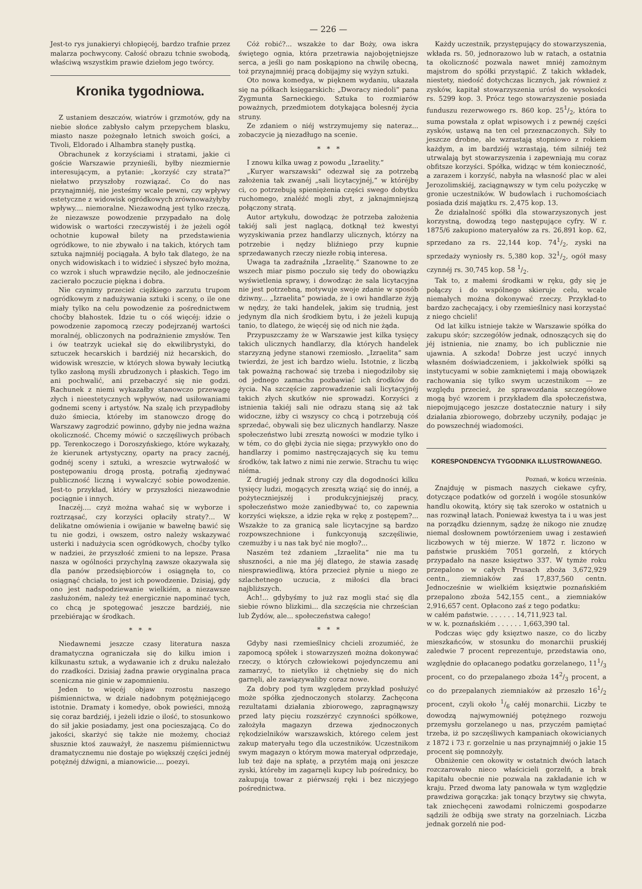— 226 —
Jest-to rys junakieryi chłopięcéj, bardzo trafnie przez malarza pochwycony. Całość obrazu tchnie swobodą, właściwą wszystkim prawie dziełom jego twórcy.
Kronika tygodniowa.
Z ustaniem deszczów, wiatrów i grzmotów, gdy na niebie słońce zabłysło całym przepychem blasku, miasto nasze pożegnało letnich swoich gości, a Tivoli, Eldorado i Alhambra stanęły pustką.
Obrachunek z korzyściami i stratami, jakie ci goście Warszawie przynieśli, byłby niezmiernie interesującym, a pytanie: „korzyść czy strata?“ niełatwo przyszłoby rozwiązać. Co do nas przynajmniéj, nie jesteśmy wcale pewni, czy wpływy estetyczne z widowisk ogródkowych zrównoważyłyby wpływy.... niemoralne. Niezawodną jest tylko rzeczą, że niezawsze powodzenie przypadało na dolę widowisk o wartości rzeczywistéj i że jeżeli ogół ochotnie kupował bilety na przedstawienia ogródkowe, to nie zbywało i na takich, których tam sztuka najmniéj pociągała. A było tak dlatego, że na onych widowiskach i to widzieć i słyszeć było można, co wzrok i słuch wprawdzie nęciło, ale jednocześnie zacierało poczucie piękna i dobra.
Nie czynimy przecież ciężkiego zarzutu trupom ogródkowym z nadużywania sztuki i sceny, o ile one miały tylko na celu powodzenie za pośrednictwem choćby błahostek. Idzie tu o cóś więcéj: idzie o powodzenie zapomocą rzeczy podejrzanéj wartości moralnéj, obliczonych na podrażnienie zmysłów. Ten i ów teatrzyk uciekał się do ekwilibrystyki, do sztuczek hecarskich i bardziéj niż hecarskich, do widowisk wreszcie, w których słowa bywały leciutką tylko zasłoną myśli zbrudzonych i płaskich. Tego im ani pochwalić, ani przebaczyć się nie godzi. Rachunek z niemi wykazałby stanowczo przewagę złych i nieestetycznych wpływów, nad usiłowaniami godnemi sceny i artystów. Na szalę ich przypadłoby dużo śmiecia, któreby im stanowczo drogę do Warszawy zagrodzić powinno, gdyby nie jedna ważna okoliczność. Chcemy mówić o szczęśliwych próbach pp. Terenkoczego i Doroszyńskiego, które wykazały, że kierunek artystyczny, oparty na pracy zacnéj, godnéj sceny i sztuki, a wreszcie wytrwałość w postępowaniu drogą prostą, potrafią zjednywać publiczność liczną i wywalczyć sobie powodzenie. Jest-to przykład, który w przyszłości niezawodnie pociągnie i innych.
Inaczéj.... czyż można wahać się w wyborze i roztrząsać, czy korzyści opłaciły straty?... W delikatne omówienia i owijanie w bawełnę bawić się tu nie godzi, i owszem, ostro należy wskazywać usterki i nadużycia scen ogródkowych, choćby tylko w nadziei, że przyszłość zmieni to na lepsze. Prasa nasza w ogólności przychylną zawsze okazywała się dla panów przedsiębiorców i osiągnęła to, co osiągnąć chciała, to jest ich powodzenie. Dzisiaj, gdy ono jest nadspodziewanie wielkiém, a niezawsze zasłużoném, należy też energicznie napominać tych, co chcą je spotęgować jeszcze bardziéj, nie przebiérając w środkach.
* * *
Niedawnemi jeszcze czasy literatura nasza dramatyczna ograniczała się do kilku imion i kilkunastu sztuk, a wydawanie ich z druku należało do rzadkości. Dzisiaj żadna prawie oryginalna praca sceniczna nie ginie w zapomnieniu.
Jeden to więcéj objaw rozrostu naszego piśmiennictwa, w dziale nadobnym potężniejącego istotnie. Dramaty i komedye, obok powieści, mnożą się coraz bardziéj, i jeżeli idzie o ilość, to stosunkowo do sił jakie posiadamy, jest ona pocieszającą. Co do jakości, skarżyć się także nie możemy, chociaż słusznie ktoś zauważył, że naszemu piśmiennictwu dramatycznemu nie dostaje po większéj części jednéj potężnéj dźwigni, a mianowicie.... poezyi.
Cóż robić?... wszakże to dar Boży, owa iskra świętego ognia, która przetrawia najobojętniejsze serca, a jeśli go nam poskąpiono na chwilę obecną, toż przynajmniéj pracą dobijajmy się wyżyn sztuki.
Oto nowa komedya, w pięknem wydaniu, ukazała się na półkach księgarskich: „Dworacy niedoli“ pana Zygmunta Sarneckiego. Sztuka to rozmiarów poważnych, przedmiotem dotykająca bolesnéj życia struny.
Ze zdaniem o niéj wstrzymujemy się nateraz... zobaczycie ją niezadługo na scenie.
* * *
I znowu kilka uwag z powodu „Izraelity.“
„Kuryer warszawski“ odezwał się za potrzebą założenia tak zwanéj „sali licytacyjnéj,“ w któréjby ci, co potrzebują spieniężenia części swego dobytku ruchomego, znaléźć mogli zbyt, z jaknajmniejszą połączony stratą.
Autor artykułu, dowodząc że potrzeba założenia takiéj sali jest naglącą, dotknął też kwestyi wyzyskiwania przez handlarzy ulicznych, którzy na potrzebie i nędzy bliźniego przy kupnie sprzedawanych rzeczy niezłe robią interesa.
Uwaga ta zadraźniła „Izraelitę.“ Szanowne to ze wszech miar pismo poczuło się tedy do obowiązku wyświetlenia sprawy, i dowodząc że sala licytacyjna nie jest potrzebną, motywuje swoje zdanie w sposób dziwny... „Izraelita“ powiada, że i owi handlarze żyją w nędzy, że taki handelek, jakim się trudnią, jest jedynym dla nich środkiem bytu, i że jeżeli kupują tanio, to dlatego, że więcéj się od nich nie żąda.
Przypuszczamy że w Warszawie jest kilka tysięcy takich ulicznych handlarzy, dla których handelek starzyzną jedyne stanowi rzemiosło. „Izraelita“ sam twierdzi, że jest ich bardzo wielu. Istotnie, z liczbą tak poważną rachować się trzeba i niegodziłoby się od jednego zamachu pozbawiać ich środków do życia. Na szczęście zaprowadzenie sali licytacyjnéj takich złych skutków nie sprowadzi. Korzyści z istnienia takiéj sali nie odrazu staną się aż tak widoczne, iżby ci wszyscy co chcą i potrzebują cóś sprzedać, obywali się bez ulicznych handlarzy. Nasze społeczeństwo lubi zresztą nowości w modzie tylko i w tém, co do głębi życia nie sięga; przywykło ono do handlarzy i pomimo nastręczających się ku temu środków, tak łatwo z nimi nie zerwie. Strachu tu więc niéma.
Z drugiéj jednak strony czy dla dogodności kilku tysięcy ludzi, mogących zresztą wziąć się do innéj, a pożyteczniejszéj i produkcyjniejszéj pracy, społeczeństwo może zaniedbywać to, co zapewnia korzyści większe, a idzie ręka w rękę z postępem?... Wszakże to za granicą sale licytacyjne są bardzo rozpowszechnione i funkcyonują szczęśliwie, czemużby i u nas tak być nie mogło?...
Naszém też zdaniem „Izraelita“ nie ma tu słuszności, a nie ma jéj dlatego, że stawia zasadę niesprawiedliwą, która przecież płynie u niego ze szlachetnego uczucia, z miłości dla braci najbliższych.
Ach!... gdybyśmy to już raz mogli stać się dla siebie równo blizkimi... dla szczęścia nie chrześcian lub Żydów, ale... społeczeństwa całego!
* * *
Gdyby nasi rzemieślnicy chcieli zrozumiéć, że zapomocą spółek i stowarzyszeń można dokonywać rzeczy, o których człowiekowi pojedynczemu ani zamarzyć, to nietylko iż chętnieby się do nich garnęli, ale zawiązywaliby coraz nowe.
Za dobry pod tym względem przykład posłużyć może spółka zjednoczonych stolarzy. Zachęcona rezultatami działania zbiorowego, zapragnąwszy przed laty pięciu rozszérzyć czynności spółkowe, założyła magazyn drzewa zjednoczonych rękodzielników warszawskich, którego celem jest zakup materyału tego dla uczestników. Uczestnikom swym magazyn o którym mowa materyał odprzedaje, lub też daje na spłatę, a przytém mają oni jeszcze zyski, któreby im zagarnęli kupcy lub pośrednicy, bo zakupują towar z piérwszéj ręki i bez niczyjego pośrednictwa.
Każdy uczestnik, przystępujący do stowarzyszenia, wkłada rs. 50, jednorazowo lub w ratach, a ostatnia ta okoliczność pozwala nawet mniéj zamożnym majstrom do spółki przystąpić. Z takich wkładek, niestety, niedość dotychczas licznych, jak również z zysków, kapitał stowarzyszenia urósł do wysokości rs. 5299 kop. 3. Prócz tego stowarzyszenie posiada funduszu rezerwowego rs. 860 kop. 251/2, która to suma powstała z opłat wpisowych i z pewnéj części zysków, ustawą na ten cel przeznaczonych. Siły to jeszcze drobne, ale wzrastają stopniowo z rokiem każdym, a im bardziéj wzrastają, tém silniéj też utrwalają byt stowarzyszenia i zapewniają mu coraz obfitsze korzyści. Spółka, widząc w tém konieczność, a zarazem i korzyść, nabyła na własność plac w alei Jerozolimskiéj, zaciągnąwszy w tym celu pożyczkę w gronie uczestników. W budowlach i ruchomościach posiada dziś majątku rs. 2,475 kop. 13.
Że działalność spółki dla stowarzyszonych jest korzystną, dowodzą tego następujące cyfry. W r. 1875/6 zakupiono materyałów za rs. 26,891 kop. 62, sprzedano za rs. 22,144 kop. 741/2, zyski na sprzedaży wyniosły rs. 5,380 kop. 321/2, ogół masy czynnéj rs. 30,745 kop. 58 1/2.
Tak to, z małemi środkami w ręku, gdy się je połączy i do wspólnego skieruje celu, wcale niemałych można dokonywać rzeczy. Przykład-to bardzo zachęcający, i oby rzemieślnicy nasi korzystać z niego chcieli!
Od lat kilku istnieje także w Warszawie spółka do zakupu skór; szczegółów jednak, odnoszących się do jéj istnienia, nie znamy, bo ich publicznie nie ujawnia. A szkoda! Dobrze jest uczyć innych własném doświadczeniem, i jakkolwiek spółki są instytucyami w sobie zamkniętemi i mają obowiązek rachowania się tylko swym uczestnikom — ze względu przecież, że sprawozdania szczegółowe mogą być wzorem i przykładem dla społeczeństwa, niepojmującego jeszcze dostatecznie natury i siły działania zbiorowego, dobrzeby uczyniły, podając je do powszechnéj wiadomości.
KORESPONDENCYA TYGODNIKA ILLUSTROWANEGO.
Poznań, w końcu września.
Znajduję w pismach naszych ciekawe cyfry, dotyczące podatków od gorzelń i wogóle stosunków handlu okowitą, który się tak szeroko w ostatnich u nas rozwinął latach. Ponieważ kwestya ta i u was jest na porządku dziennym, sądzę że nikogo nie znudzę niemal dosłownem powtórzeniem uwag i zestawień liczbowych w téj mierze. W 1872 r. liczono w państwie pruskiém 7051 gorzelń, z których przypadało na nasze księztwo 337. W tymże roku przepalono w całych Prusach zboża 3,672,929 centn., ziemniaków zaś 17,837,560 centn. Jednocześnie w wielkiém księztwie poznańskiém przepalono zboża 542,155 cent., a ziemniaków 2,916,657 cent. Opłacono zaś z tego podatku:
w całém państwie. . . . . . . 14,711,923 tal.
w w. k. poznańskiém . . . . . . 1,663,390 tal.
Podczas więc gdy księztwo nasze, co do liczby mieszkańców, w stosunku do monarchii pruskiéj zaledwie 7 procent reprezentuje, przedstawia ono, względnie do opłacanego podatku gorzelanego, 111/3 procent, co do przepalanego zboża 142/3 procent, a co do przepalanych ziemniaków aż przeszło 161/2 procent, czyli około 1/6 całéj monarchii. Liczby te dowodzą najwymowniéj potężnego rozwoju przemysłu gorzelanego u nas, przyczém pamiętać trzeba, iż po szczęśliwych kampaniach okowicianych z 1872 i 73 r. gorzelnie u nas przynajmniéj o jakie 15 procent się pomnożyły.
Obniżenie cen okowity w ostatnich dwóch latach rozczarowało nieco właścicieli gorzelń, a brak kapitału obecnie nie pozwala na zakładanie ich w kraju. Przed dwoma laty panowała w tym względzie prawdziwa gorączka: jak tonący brzytwy się chwyta, tak zniechęceni zawodami rolniczemi gospodarze sądzili że odbiją swe straty na gorzelniach. Liczba jednak gorzelń nie pod-